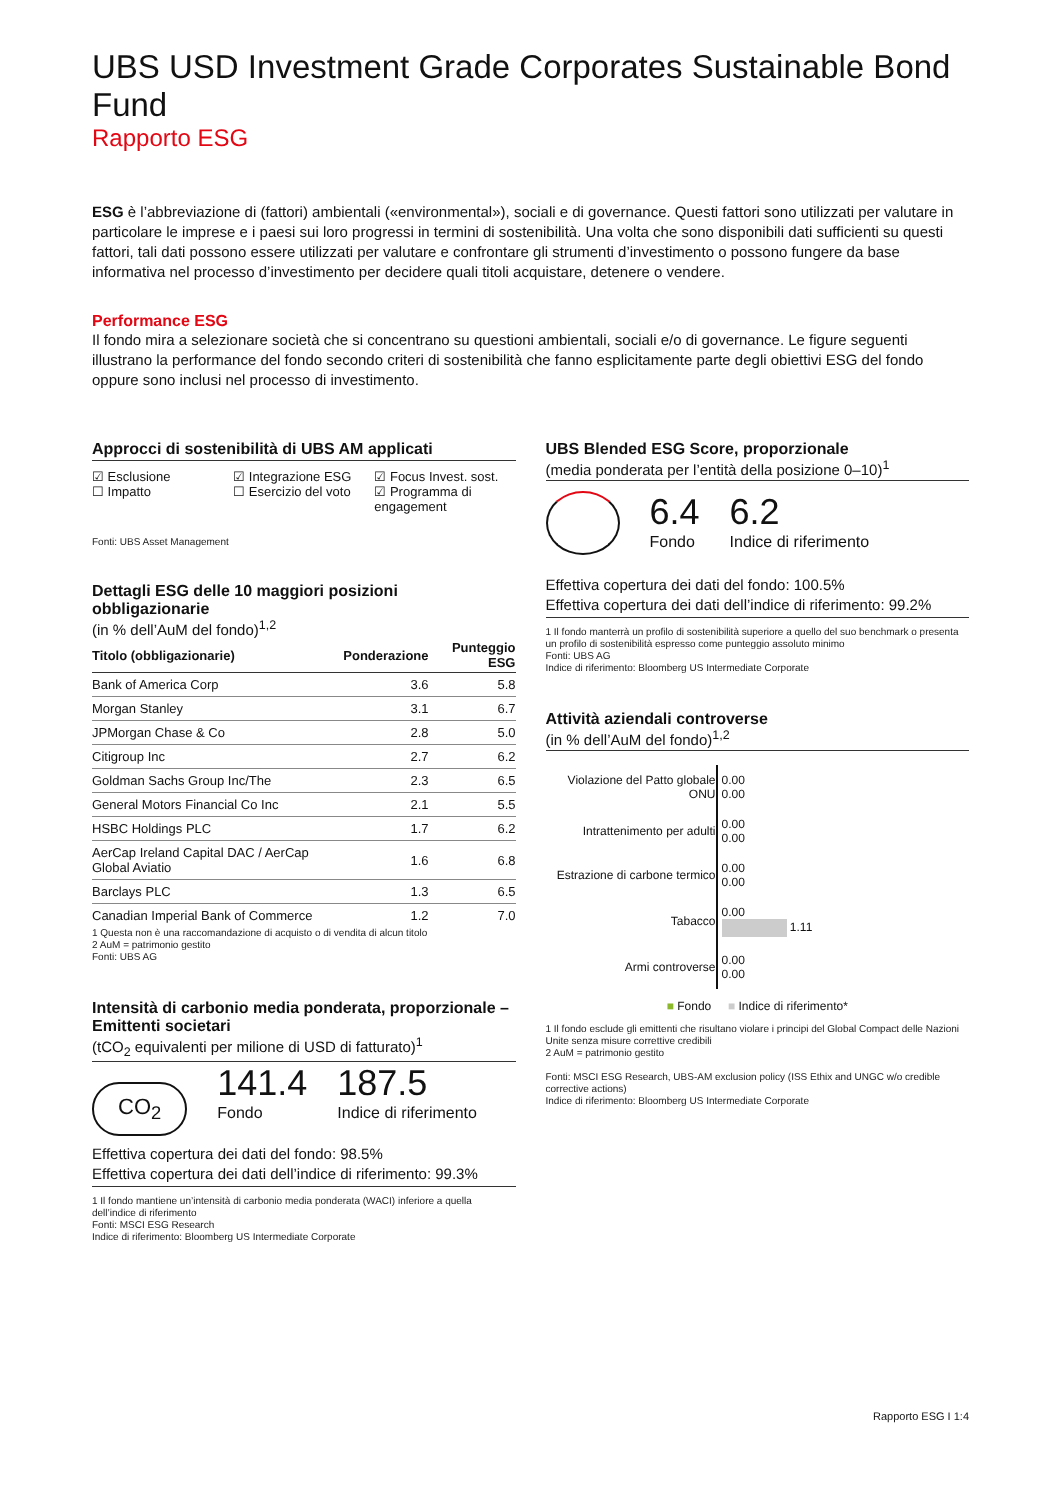UBS USD Investment Grade Corporates Sustainable Bond Fund
Rapporto ESG
ESG è l’abbreviazione di (fattori) ambientali («environmental»), sociali e di governance. Questi fattori sono utilizzati per valutare in particolare le imprese e i paesi sui loro progressi in termini di sostenibilità. Una volta che sono disponibili dati sufficienti su questi fattori, tali dati possono essere utilizzati per valutare e confrontare gli strumenti d’investimento o possono fungere da base informativa nel processo d’investimento per decidere quali titoli acquistare, detenere o vendere.
Performance ESG
Il fondo mira a selezionare società che si concentrano su questioni ambientali, sociali e/o di governance. Le figure seguenti illustrano la performance del fondo secondo criteri di sostenibilità che fanno esplicitamente parte degli obiettivi ESG del fondo oppure sono inclusi nel processo di investimento.
Approcci di sostenibilità di UBS AM applicati
☑ Esclusione
☐ Impatto
☑ Integrazione ESG
☐ Esercizio del voto
☑ Focus Invest. sost.
☑ Programma di engagement
Fonti: UBS Asset Management
Dettagli ESG delle 10 maggiori posizioni obbligazionarie
(in % dell’AuM del fondo)<sup>1,2</sup>
| Titolo (obbligazionarie) | Ponderazione | Punteggio ESG |
| --- | --- | --- |
| Bank of America Corp | 3.6 | 5.8 |
| Morgan Stanley | 3.1 | 6.7 |
| JPMorgan Chase & Co | 2.8 | 5.0 |
| Citigroup Inc | 2.7 | 6.2 |
| Goldman Sachs Group Inc/The | 2.3 | 6.5 |
| General Motors Financial Co Inc | 2.1 | 5.5 |
| HSBC Holdings PLC | 1.7 | 6.2 |
| AerCap Ireland Capital DAC / AerCap Global Aviatio | 1.6 | 6.8 |
| Barclays PLC | 1.3 | 6.5 |
| Canadian Imperial Bank of Commerce | 1.2 | 7.0 |
1 Questa non è una raccomandazione di acquisto o di vendita di alcun titolo
2 AuM = patrimonio gestito
Fonti: UBS AG
Intensità di carbonio media ponderata, proporzionale – Emittenti societari
(tCO<sub>2</sub> equivalenti per milione di USD di fatturato)<sup>1</sup>
CO<sub>2</sub>
141.4
Fondo
187.5
Indice di riferimento
Effettiva copertura dei dati del fondo: 98.5%
Effettiva copertura dei dati dell’indice di riferimento: 99.3%
1 Il fondo mantiene un’intensità di carbonio media ponderata (WACI) inferiore a quella dell’indice di riferimento
Fonti: MSCI ESG Research
Indice di riferimento: Bloomberg US Intermediate Corporate
UBS Blended ESG Score, proporzionale
(media ponderata per l’entità della posizione 0–10)<sup>1</sup>
6.4
Fondo
6.2
Indice di riferimento
Effettiva copertura dei dati del fondo: 100.5%
Effettiva copertura dei dati dell’indice di riferimento: 99.2%
1 Il fondo manterrà un profilo di sostenibilità superiore a quello del suo benchmark o presenta un profilo di sostenibilità espresso come punteggio assoluto minimo
Fonti: UBS AG
Indice di riferimento: Bloomberg US Intermediate Corporate
Attività aziendali controverse
(in % dell’AuM del fondo)<sup>1,2</sup>
| Violazione del Patto globale ONU | 0.00 0.00 |
| Intrattenimento per adulti | 0.00 0.00 |
| Estrazione di carbone termico | 0.00 0.00 |
| Tabacco | 0.00 1.11 |
| Armi controverse | 0.00 0.00 |
■ Fondo ■ Indice di riferimento*
1 Il fondo esclude gli emittenti che risultano violare i principi del Global Compact delle Nazioni Unite senza misure correttive credibili
2 AuM = patrimonio gestito
Fonti: MSCI ESG Research, UBS-AM exclusion policy (ISS Ethix and UNGC w/o credible corrective actions)
Indice di riferimento: Bloomberg US Intermediate Corporate
Rapporto ESG I 1:4